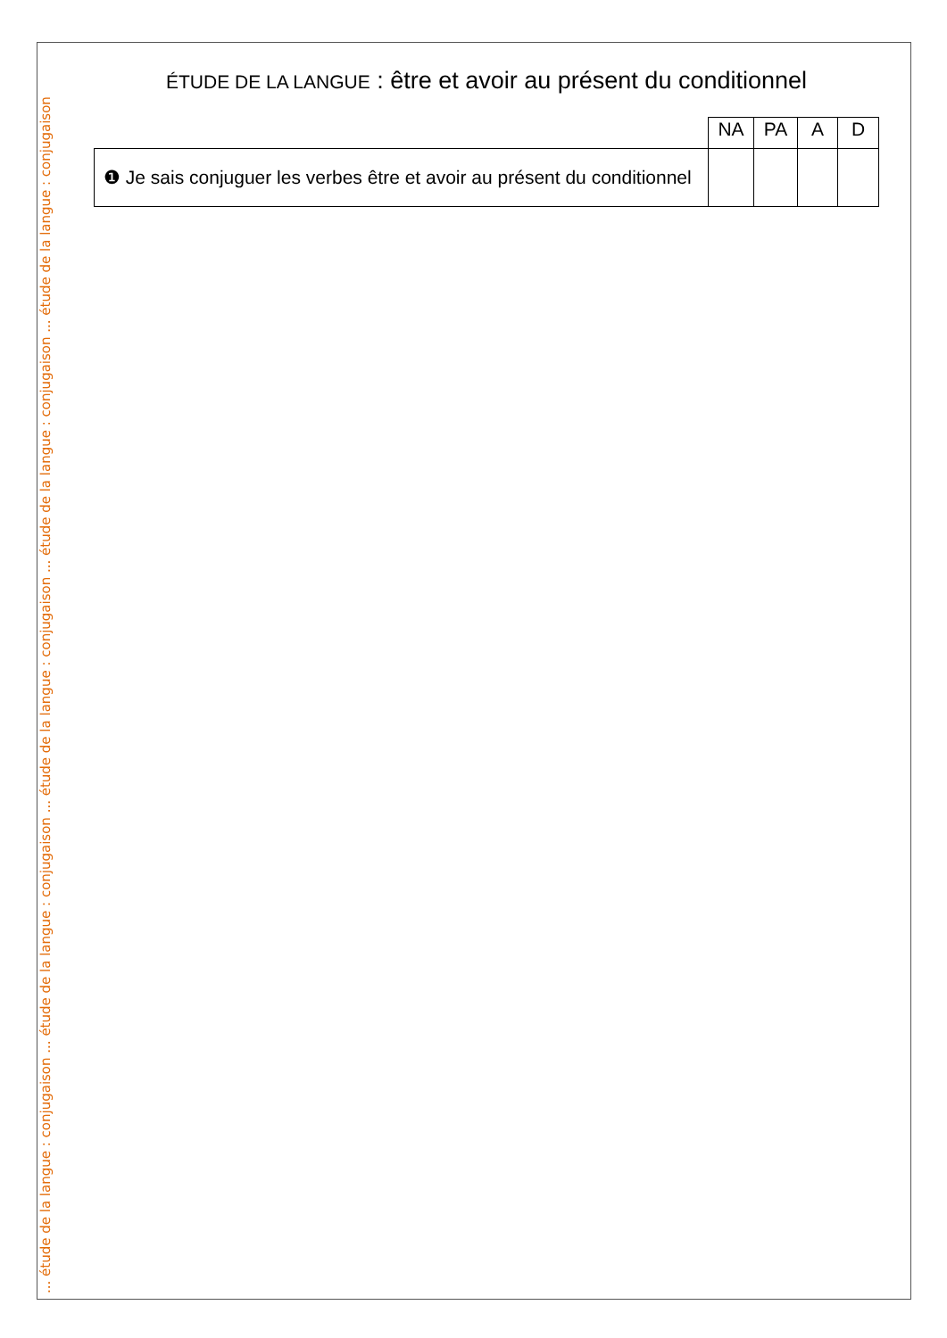... étude de la langue : conjugaison ... étude de la langue : conjugaison ... étude de la langue : conjugaison ... étude de la langue : conjugaison ... étude de la langue : conjugaison
ÉTUDE DE LA LANGUE : être et avoir au présent du conditionnel
| | NA | PA | A | D |
| ❶ Je sais conjuguer les verbes être et avoir au présent du conditionnel | | | | |